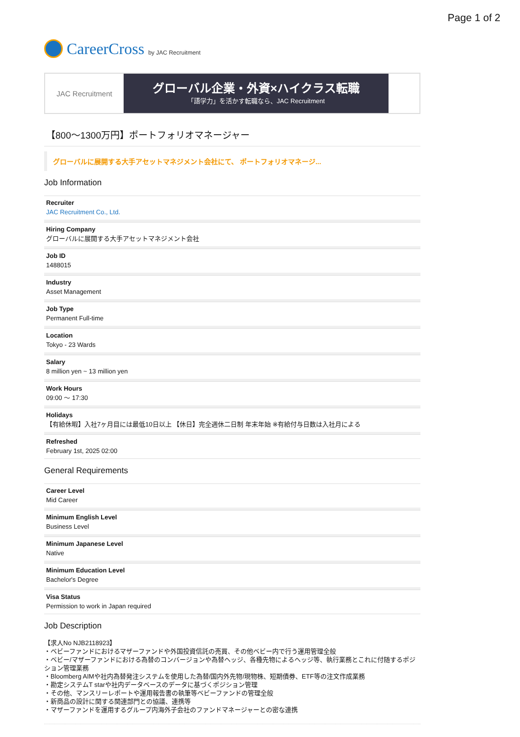Page 1 of 2
CareerCross by JAC Recruitment
JAC Recruitment
グローバル企業・外資×ハイクラス転職
「語学力」を活かす転職なら、JAC Recruitment
【800〜1300万円】ポートフォリオマネージャー
グローバルに展開する大手アセットマネジメント会社にて、 ポートフォリオマネージ...
Job Information
Recruiter
JAC Recruitment Co., Ltd.
Hiring Company
グローバルに展開する大手アセットマネジメント会社
Job ID
1488015
Industry
Asset Management
Job Type
Permanent Full-time
Location
Tokyo - 23 Wards
Salary
8 million yen ~ 13 million yen
Work Hours
09:00 〜 17:30
Holidays
【有給休暇】入社7ヶ月目には最低10日以上 【休日】完全週休二日制 年末年始 ※有給付与日数は入社月による
Refreshed
February 1st, 2025 02:00
General Requirements
Career Level
Mid Career
Minimum English Level
Business Level
Minimum Japanese Level
Native
Minimum Education Level
Bachelor's Degree
Visa Status
Permission to work in Japan required
Job Description
【求人No NJB2118923】
・ベビーファンドにおけるマザーファンドや外国投資信託の売買、その他ベビー内で行う運用管理全般
・ベビー/マザーファンドにおける為替のコンバージョンや為替ヘッジ、各種先物によるヘッジ等、執行業務とこれに付随するポジション管理業務
・Bloomberg AIMや社内為替発注システムを使用した為替/国内外先物/現物株、短期債券、ETF等の注文作成業務
・勘定システムT starや社内データベースのデータに基づくポジション管理
・その他、マンスリーレポートや運用報告書の執筆等ベビーファンドの管理全般
・新商品の設計に関する関連部門との協議、連携等
・マザーファンドを運用するグループ内海外子会社のファンドマネージャーとの密な連携